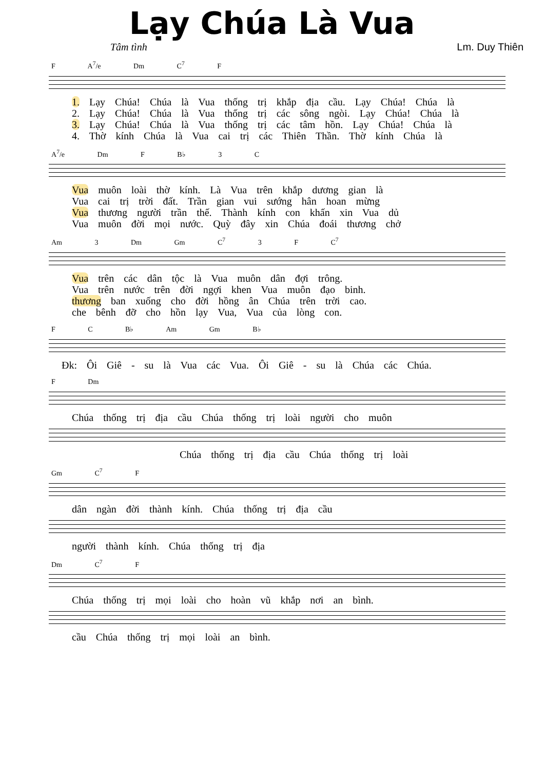Lạy Chúa Là Vua
Tâm tình Lm. Duy Thiên
F A<sup>7</sup>/e Dm C<sup>7</sup> F
1. Lạy Chúa! Chúa là Vua thống trị khắp địa cầu. Lạy Chúa! Chúa là
2. Lạy Chúa! Chúa là Vua thống trị các sông ngòi. Lạy Chúa! Chúa là
3. Lạy Chúa! Chúa là Vua thống trị các tâm hồn. Lạy Chúa! Chúa là
4. Thờ kính Chúa là Vua cai trị các Thiên Thần. Thờ kính Chúa là
A<sup>7</sup>/e Dm F B♭ 3 C
Vua muôn loài thờ kính. Là Vua trên khắp dương gian là
Vua cai trị trời đất. Trần gian vui sướng hân hoan mừng
Vua thương người trần thế. Thành kính con khấn xin Vua dủ
Vua muôn đời mọi nước. Quỳ đây xin Chúa đoái thương chở
Am 3 Dm Gm C<sup>7</sup> 3 F C<sup>7</sup>
Vua trên các dân tộc là Vua muôn dân đợi trông.
Vua trên nước trên đời ngợi khen Vua muôn đạo binh.
thương ban xuống cho đời hồng ân Chúa trên trời cao.
che bênh đỡ cho hồn lạy Vua, Vua của lòng con.
F C B♭ Am Gm B♭
Đk: Ôi Giê - su là Vua các Vua. Ôi Giê - su là Chúa các Chúa.
F Dm
Chúa thống trị địa cầu Chúa thống trị loài người cho muôn
Chúa thống trị địa cầu Chúa thống trị loài
Gm C<sup>7</sup> F
dân ngàn đời thành kính. Chúa thống trị địa cầu
người thành kính. Chúa thống trị địa
Dm C<sup>7</sup> F
Chúa thống trị mọi loài cho hoàn vũ khắp nơi an bình.
cầu Chúa thống trị mọi loài an bình.